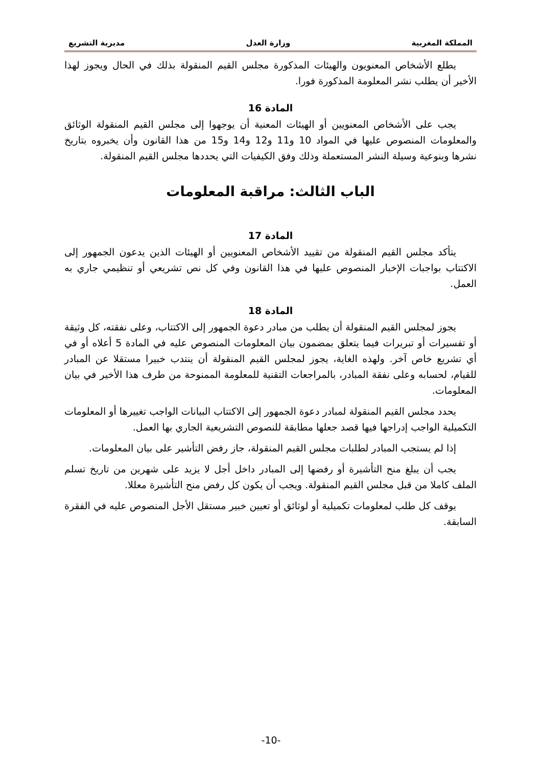المملكة المغربية وزارة العدل مديرية التشريع
يطلع الأشخاص المعنويون والهيئات المذكورة مجلس القيم المنقولة بذلك في الحال ويجوز لهذا الأخير أن يطلب نشر المعلومة المذكورة فورا.
المادة 16
يجب على الأشخاص المعنويين أو الهيئات المعنية أن يوجهوا إلى مجلس القيم المنقولة الوثائق والمعلومات المنصوص عليها في المواد 10 و11 و12 و14 و15 من هذا القانون وأن يخبروه بتاريخ نشرها وبنوعية وسيلة النشر المستعملة وذلك وفق الكيفيات التي يحددها مجلس القيم المنقولة.
الباب الثالث: مراقبة المعلومات
المادة 17
يتأكد مجلس القيم المنقولة من تقييد الأشخاص المعنويين أو الهيئات الذين يدعون الجمهور إلى الاكتتاب بواجبات الإخبار المنصوص عليها في هذا القانون وفي كل نص تشريعي أو تنظيمي جاري به العمل.
المادة 18
يجوز لمجلس القيم المنقولة أن يطلب من مبادر دعوة الجمهور إلى الاكتتاب، وعلى نفقته، كل وثيقة أو تفسيرات أو تبريرات فيما يتعلق بمضمون بيان المعلومات المنصوص عليه في المادة 5 أعلاه أو في أي تشريع خاص آخر. ولهذه الغاية، يجوز لمجلس القيم المنقولة أن ينتدب خبيرا مستقلا عن المبادر للقيام، لحسابه وعلى نفقة المبادر، بالمراجعات التقنية للمعلومة الممنوحة من طرف هذا الأخير في بيان المعلومات.
يحدد مجلس القيم المنقولة لمبادر دعوة الجمهور إلى الاكتتاب البيانات الواجب تغييرها أو المعلومات التكميلية الواجب إدراجها فيها قصد جعلها مطابقة للنصوص التشريعية الجاري بها العمل.
إذا لم يستجب المبادر لطلبات مجلس القيم المنقولة، جاز رفض التأشير على بيان المعلومات.
يجب أن يبلغ منح التأشيرة أو رفضها إلى المبادر داخل أجل لا يزيد على شهرين من تاريخ تسلم الملف كاملا من قبل مجلس القيم المنقولة. ويجب أن يكون كل رفض منح التأشيرة معللا.
يوقف كل طلب لمعلومات تكميلية أو لوثائق أو تعيين خبير مستقل الأجل المنصوص عليه في الفقرة السابقة.
-10-